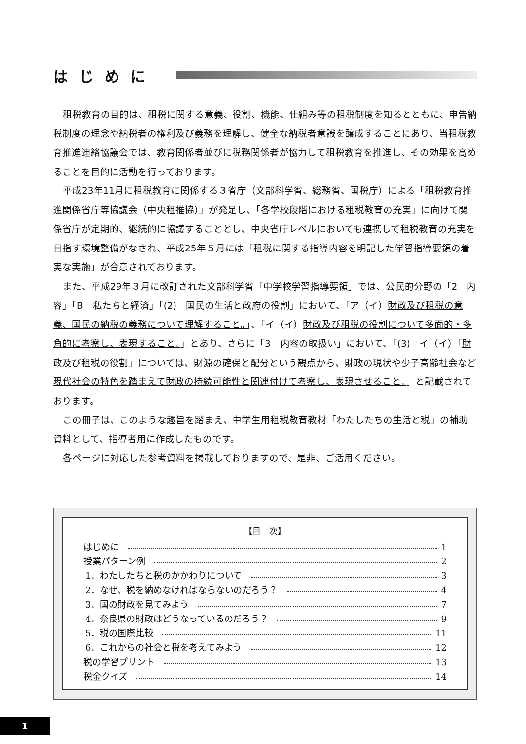はじめに
租税教育の目的は、租税に関する意義、役割、機能、仕組み等の租税制度を知るとともに、申告納税制度の理念や納税者の権利及び義務を理解し、健全な納税者意識を醸成することにあり、当租税教育推進連絡協議会では、教育関係者並びに税務関係者が協力して租税教育を推進し、その効果を高めることを目的に活動を行っております。
平成23年11月に租税教育に関係する３省庁（文部科学省、総務省、国税庁）による「租税教育推進関係省庁等協議会（中央租推協）」が発足し、「各学校段階における租税教育の充実」に向けて関係省庁が定期的、継続的に協議することとし、中央省庁レベルにおいても連携して租税教育の充実を目指す環境整備がなされ、平成25年５月には「租税に関する指導内容を明記した学習指導要領の着実な実施」が合意されております。
また、平成29年３月に改訂された文部科学省「中学校学習指導要領」では、公民的分野の「2　内容」「B　私たちと経済」「(2)　国民の生活と政府の役割」において、「ア（イ）財政及び租税の意義、国民の納税の義務について理解すること。」、「イ（イ）財政及び租税の役割について多面的・多角的に考察し、表現すること。」とあり、さらに「3　内容の取扱い」において、「(3)　イ（イ）「財政及び租税の役割」については、財源の確保と配分という観点から、財政の現状や少子高齢社会など現代社会の特色を踏まえて財政の持続可能性と関連付けて考察し、表現させること。」と記載されております。
この冊子は、このような趣旨を踏まえ、中学生用租税教育教材「わたしたちの生活と税」の補助資料として、指導者用に作成したものです。
各ページに対応した参考資料を掲載しておりますので、是非、ご活用ください。
【目　次】
はじめに 1
授業パターン例 2
1．わたしたちと税のかかわりについて 3
2．なぜ、税を納めなければならないのだろう？ 4
3．国の財政を見てみよう 7
4．奈良県の財政はどうなっているのだろう？ 9
5．税の国際比較 11
6．これからの社会と税を考えてみよう 12
税の学習プリント 13
税金クイズ 14
1